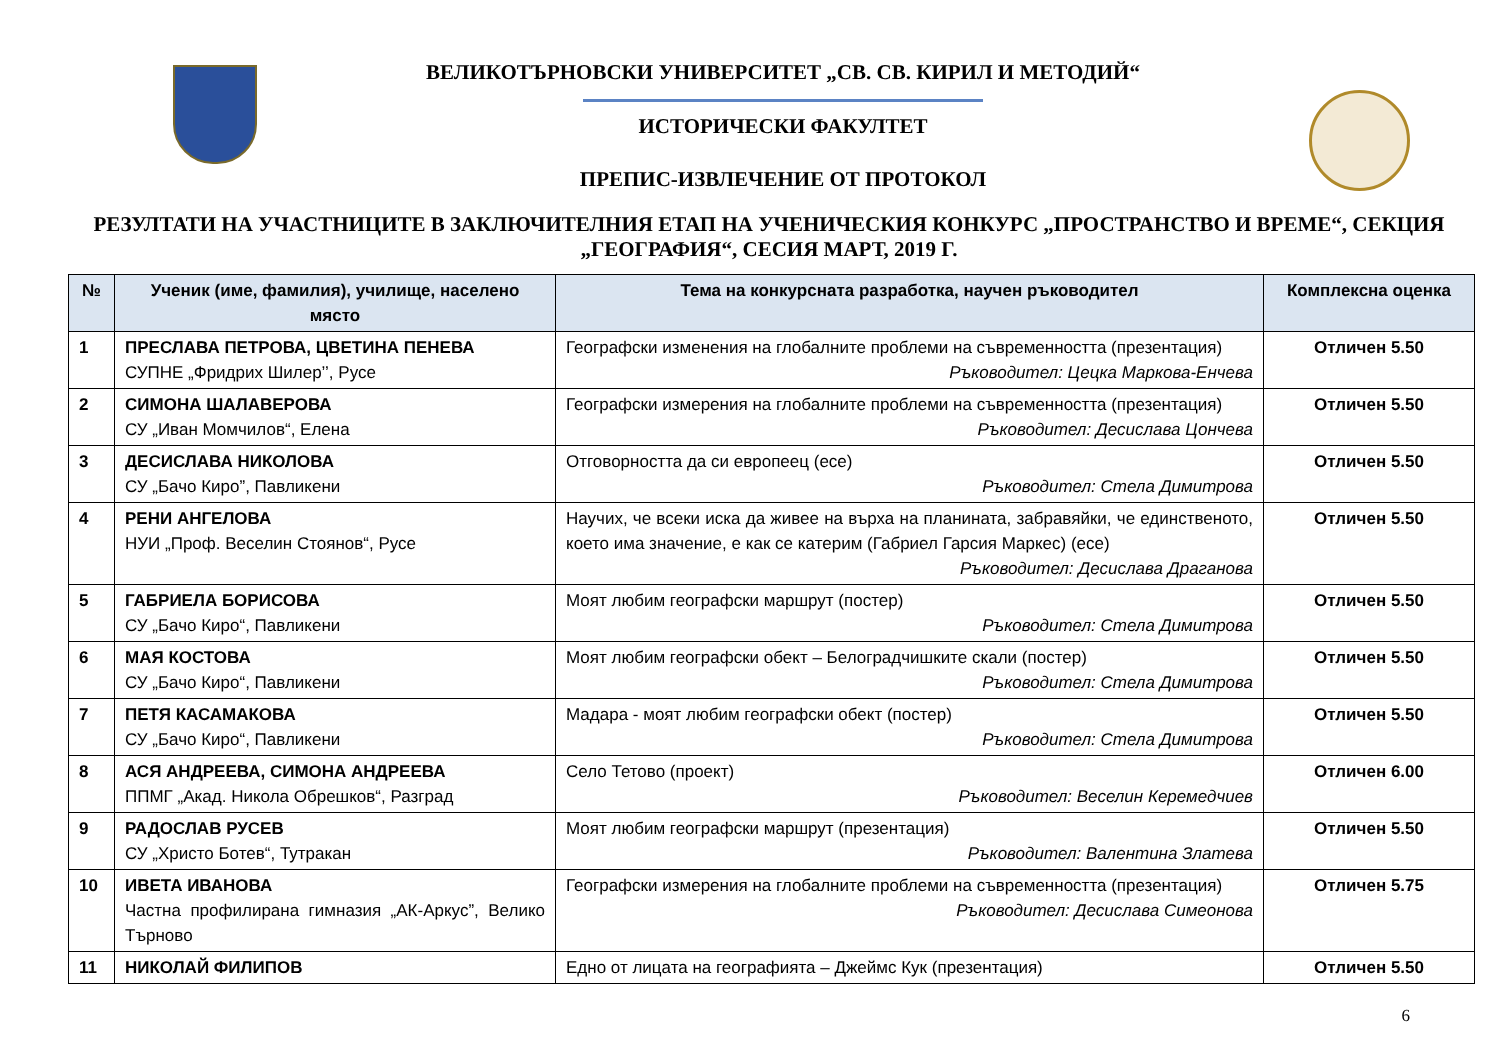ВЕЛИКОТЪРНОВСКИ УНИВЕРСИТЕТ „СВ. СВ. КИРИЛ И МЕТОДИЙ“
ИСТОРИЧЕСКИ ФАКУЛТЕТ
ПРЕПИС-ИЗВЛЕЧЕНИЕ ОТ ПРОТОКОЛ
РЕЗУЛТАТИ НА УЧАСТНИЦИТЕ В ЗАКЛЮЧИТЕЛНИЯ ЕТАП НА УЧЕНИЧЕСКИЯ КОНКУРС „ПРОСТРАНСТВО И ВРЕМЕ“, СЕКЦИЯ „ГЕОГРАФИЯ“, СЕСИЯ МАРТ, 2019 Г.
| № | Ученик (име, фамилия), училище, населено място | Тема на конкурсната разработка, научен ръководител | Комплексна оценка |
| --- | --- | --- | --- |
| 1 | ПРЕСЛАВА ПЕТРОВА, ЦВЕТИНА ПЕНЕВА СУПНЕ „Фридрих Шилер’’, Русе | Географски изменения на глобалните проблеми на съвременността (презентация) Ръководител: Цецка Маркова-Енчева | Отличен 5.50 |
| 2 | СИМОНА ШАЛАВЕРОВА СУ „Иван Момчилов“, Елена | Географски измерения на глобалните проблеми на съвременността (презентация) Ръководител: Десислава Цончева | Отличен 5.50 |
| 3 | ДЕСИСЛАВА НИКОЛОВА СУ „Бачо Киро”, Павликени | Отговорността да си европеец (есе) Ръководител: Стела Димитрова | Отличен 5.50 |
| 4 | РЕНИ АНГЕЛОВА НУИ „Проф. Веселин Стоянов“, Русе | Научих, че всеки иска да живее на върха на планината, забравяйки, че единственото, което има значение, е как се катерим (Габриел Гарсия Маркес) (есе) Ръководител: Десислава Драганова | Отличен 5.50 |
| 5 | ГАБРИЕЛА БОРИСОВА СУ „Бачо Киро“, Павликени | Моят любим географски маршрут (постер) Ръководител: Стела Димитрова | Отличен 5.50 |
| 6 | МАЯ КОСТОВА СУ „Бачо Киро“, Павликени | Моят любим географски обект – Белоградчишките скали (постер) Ръководител: Стела Димитрова | Отличен 5.50 |
| 7 | ПЕТЯ КАСАМАКОВА СУ „Бачо Киро“, Павликени | Мадара - моят любим географски обект (постер) Ръководител: Стела Димитрова | Отличен 5.50 |
| 8 | АСЯ АНДРЕЕВА, СИМОНА АНДРЕЕВА ППМГ „Акад. Никола Обрешков“, Разград | Село Тетово (проект) Ръководител: Веселин Керемедчиев | Отличен 6.00 |
| 9 | РАДОСЛАВ РУСЕВ СУ „Христо Ботев“, Тутракан | Моят любим географски маршрут (презентация) Ръководител: Валентина Златева | Отличен 5.50 |
| 10 | ИВЕТА ИВАНОВА Частна профилирана гимназия „АК-Аркус”, Велико Търново | Географски измерения на глобалните проблеми на съвременността (презентация) Ръководител: Десислава Симеонова | Отличен 5.75 |
| 11 | НИКОЛАЙ ФИЛИПОВ | Едно от лицата на географията – Джеймс Кук (презентация) | Отличен 5.50 |
6